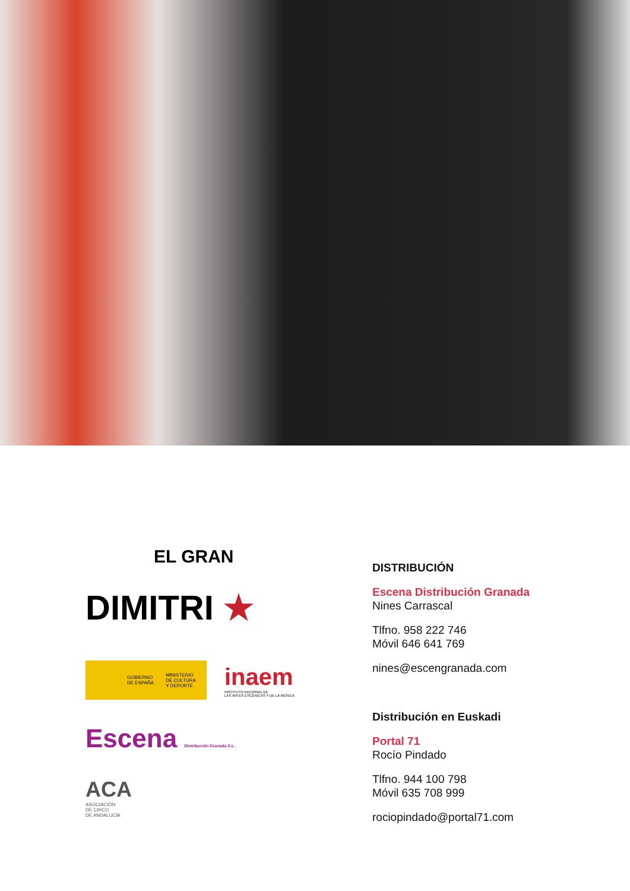EL GRAN
DIMITRI ★
GOBIERNO
DE ESPAÑA MINISTERIO
DE CULTURA
Y DEPORTE
inaem
INSTITUTO NACIONAL DE
LAS ARTES ESCÉNICAS Y DE LA MÚSICA
Escena Distribución Granada S.L.
ACA
ASOCIACIÓN
DE CIRCO
DE ANDALUCÍA
DISTRIBUCIÓN
Escena Distribución Granada
Nines Carrascal
Tlfno. 958 222 746
Móvil 646 641 769
nines@escengranada.com
Distribución en Euskadi
Portal 71
Rocío Pindado
Tlfno. 944 100 798
Móvil 635 708 999
rociopindado@portal71.com